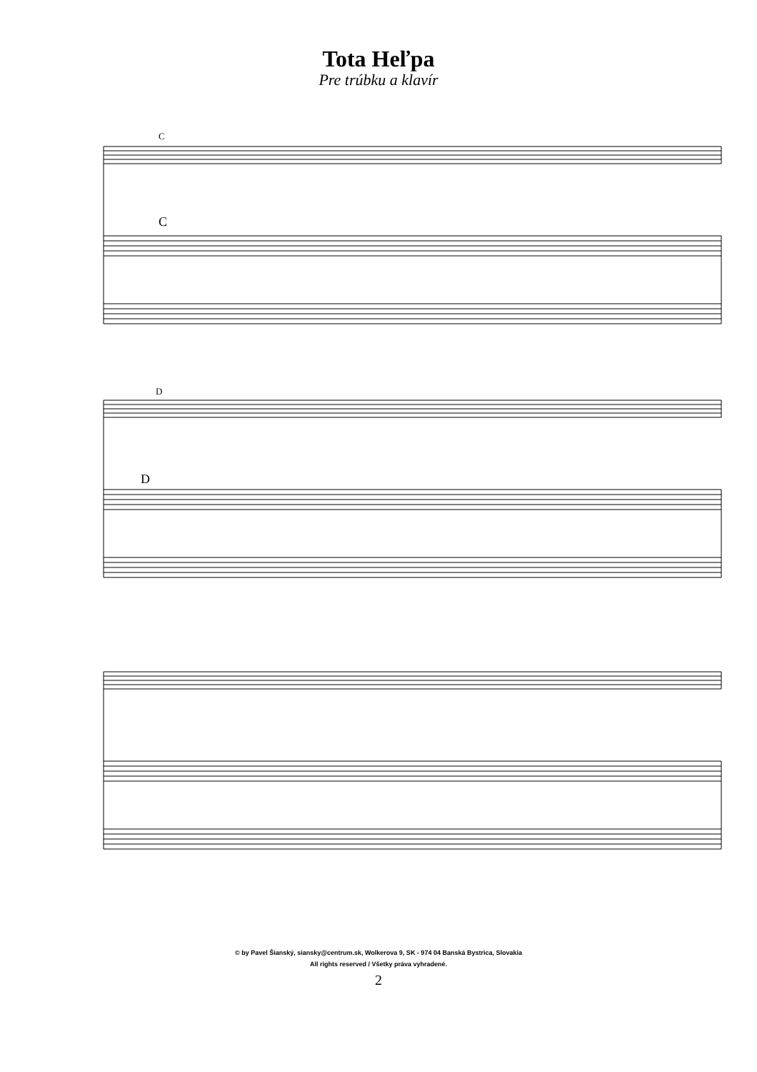Tota Heľpa
Pre trúbku a klavír
© by Pavel Šianský, siansky@centrum.sk, Wolkerova 9, SK - 974 04 Banská Bystrica, Slovakia
All rights reserved / Všetky práva vyhradené.
2
C
C
D
D